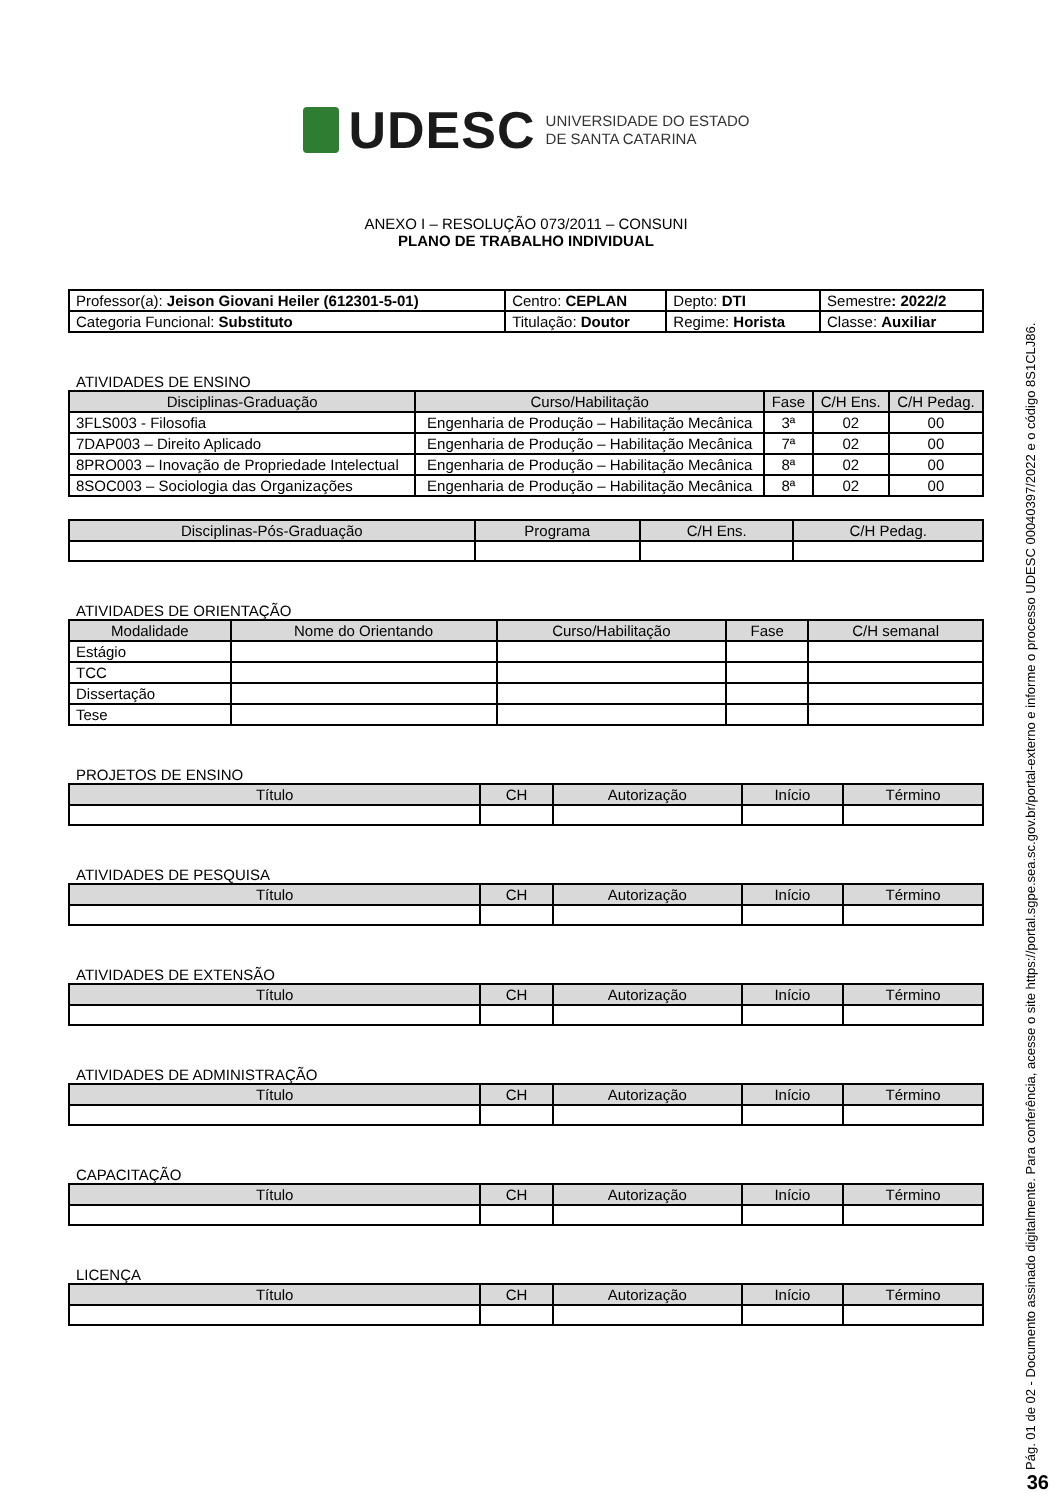UDESC UNIVERSIDADE DO ESTADO
DE SANTA CATARINA
ANEXO I – RESOLUÇÃO 073/2011 – CONSUNI
PLANO DE TRABALHO INDIVIDUAL
| Professor(a): Jeison Giovani Heiler (612301-5-01) | Centro: CEPLAN | Depto: DTI | Semestre : 2022/2 |
| Categoria Funcional: Substituto | Titulação: Doutor | Regime: Horista | Classe: Auxiliar |
ATIVIDADES DE ENSINO
| Disciplinas-Graduação | Curso/Habilitação | Fase | C/H Ens. | C/H Pedag. |
| --- | --- | --- | --- | --- |
| 3FLS003 - Filosofia | Engenharia de Produção – Habilitação Mecânica | 3ª | 02 | 00 |
| 7DAP003 – Direito Aplicado | Engenharia de Produção – Habilitação Mecânica | 7ª | 02 | 00 |
| 8PRO003 – Inovação de Propriedade Intelectual | Engenharia de Produção – Habilitação Mecânica | 8ª | 02 | 00 |
| 8SOC003 – Sociologia das Organizações | Engenharia de Produção – Habilitação Mecânica | 8ª | 02 | 00 |
| Disciplinas-Pós-Graduação | Programa | C/H Ens. | C/H Pedag. |
| --- | --- | --- | --- |
ATIVIDADES DE ORIENTAÇÃO
| Modalidade | Nome do Orientando | Curso/Habilitação | Fase | C/H semanal |
| --- | --- | --- | --- | --- |
| Estágio | | | | |
| TCC | | | | |
| Dissertação | | | | |
| Tese | | | | |
PROJETOS DE ENSINO
| Título | CH | Autorização | Início | Término |
| --- | --- | --- | --- | --- |
ATIVIDADES DE PESQUISA
| Título | CH | Autorização | Início | Término |
| --- | --- | --- | --- | --- |
ATIVIDADES DE EXTENSÃO
| Título | CH | Autorização | Início | Término |
| --- | --- | --- | --- | --- |
ATIVIDADES DE ADMINISTRAÇÃO
| Título | CH | Autorização | Início | Término |
| --- | --- | --- | --- | --- |
CAPACITAÇÃO
| Título | CH | Autorização | Início | Término |
| --- | --- | --- | --- | --- |
LICENÇA
| Título | CH | Autorização | Início | Término |
| --- | --- | --- | --- | --- |
Pág. 01 de 02 - Documento assinado digitalmente. Para conferência, acesse o site https://portal.sgpe.sea.sc.gov.br/portal-externo e informe o processo UDESC 00040397/2022 e o código 8S1CLJ86.
36